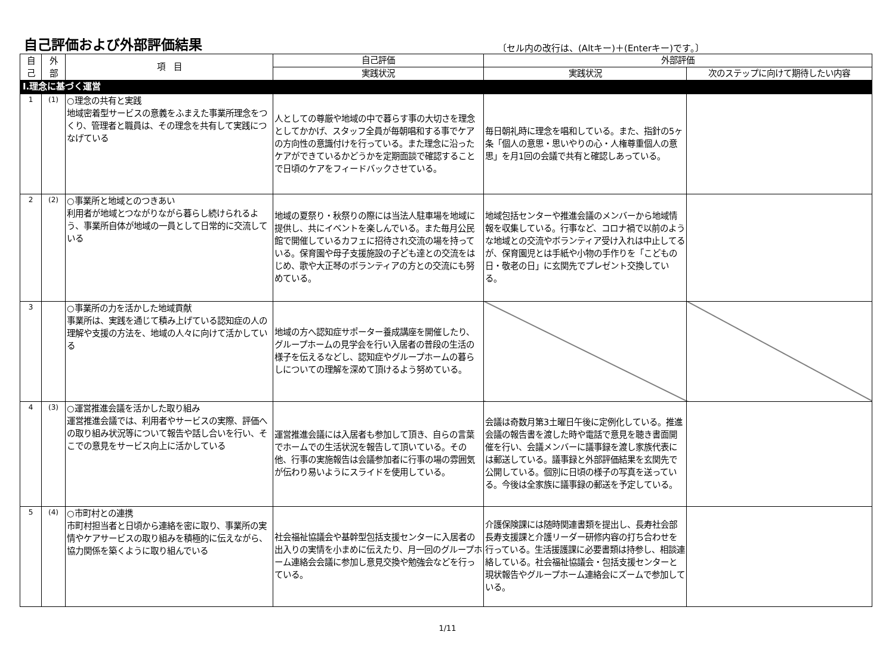自己評価および外部評価結果
〔セル内の改行は、(Altキー)＋(Enterキー)です。〕
| 自 己 | 外 部 | 項 目 | 自己評価 | 外部評価 | |
| --- | --- | --- | --- | --- | --- |
| | | | 実践状況 | 実践状況 | 次のステップに向けて期待したい内容 |
| Ⅰ.理念に基づく運営 | | | | | |
| 1 | (1) | ○理念の共有と実践 地域密着型サービスの意義をふまえた事業所理念をつくり、管理者と職員は、その理念を共有して実践につなげている | 人としての尊厳や地域の中で暮らす事の大切さを理念としてかかげ、スタッフ全員が毎朝唱和する事でケアの方向性の意識付けを行っている。また理念に沿ったケアができているかどうかを定期面談で確認することで日頃のケアをフィードバックさせている。 | 毎日朝礼時に理念を唱和している。また、指針の5ヶ条「個人の意思・思いやりの心・人権尊重個人の意思」を月1回の会議で共有と確認しあっている。 | |
| 2 | (2) | ○事業所と地域とのつきあい 利用者が地域とつながりながら暮らし続けられるよう、事業所自体が地域の一員として日常的に交流している | 地域の夏祭り・秋祭りの際には当法人駐車場を地域に提供し、共にイベントを楽しんでいる。また毎月公民館で開催しているカフェに招待され交流の場を持っている。保育園や母子支援施設の子ども達との交流をはじめ、歌や大正琴のボランティアの方との交流にも努めている。 | 地域包括センターや推進会議のメンバーから地域情報を収集している。行事など、コロナ禍で以前のような地域との交流やボランティア受け入れは中止してるが、保育園児とは手紙や小物の手作りを「こどもの日・敬老の日」に玄関先でプレゼント交換している。 | |
| 3 | | ○事業所の力を活かした地域貢献 事業所は、実践を通じて積み上げている認知症の人の理解や支援の方法を、地域の人々に向けて活かしている | 地域の方へ認知症サポーター養成講座を開催したり、グループホームの見学会を行い入居者の普段の生活の様子を伝えるなどし、認知症やグループホームの暮らしについての理解を深めて頂けるよう努めている。 | | |
| 4 | (3) | ○運営推進会議を活かした取り組み 運営推進会議では、利用者やサービスの実際、評価への取り組み状況等について報告や話し合いを行い、そこでの意見をサービス向上に活かしている | 運営推進会議には入居者も参加して頂き、自らの言葉でホームでの生活状況を報告して頂いている。その他、行事の実施報告は会議参加者に行事の場の雰囲気が伝わり易いようにスライドを使用している。 | 会議は奇数月第3土曜日午後に定例化している。推進会議の報告書を渡した時や電話で意見を聴き書面開催を行い、会議メンバーに議事録を渡し家族代表には郵送している。議事録と外部評価結果を玄関先で公開している。個別に日頃の様子の写真を送っている。今後は全家族に議事録の郵送を予定している。 | |
| 5 | (4) | ○市町村との連携 市町村担当者と日頃から連絡を密に取り、事業所の実情やケアサービスの取り組みを積極的に伝えながら、協力関係を築くように取り組んでいる | 社会福祉協議会や基幹型包括支援センターに入居者の出入りの実情を小まめに伝えたり、月一回のグループホーム連絡会会議に参加し意見交換や勉強会などを行っている。 | 介護保険課には随時関連書類を提出し、長寿社会部長寿支援課と介護リーダー研修内容の打ち合わせを行っている。生活援護課に必要書類は持参し、相談連絡している。社会福祉協議会・包括支援センターと現状報告やグループホーム連絡会にズームで参加している。 | |
1/11